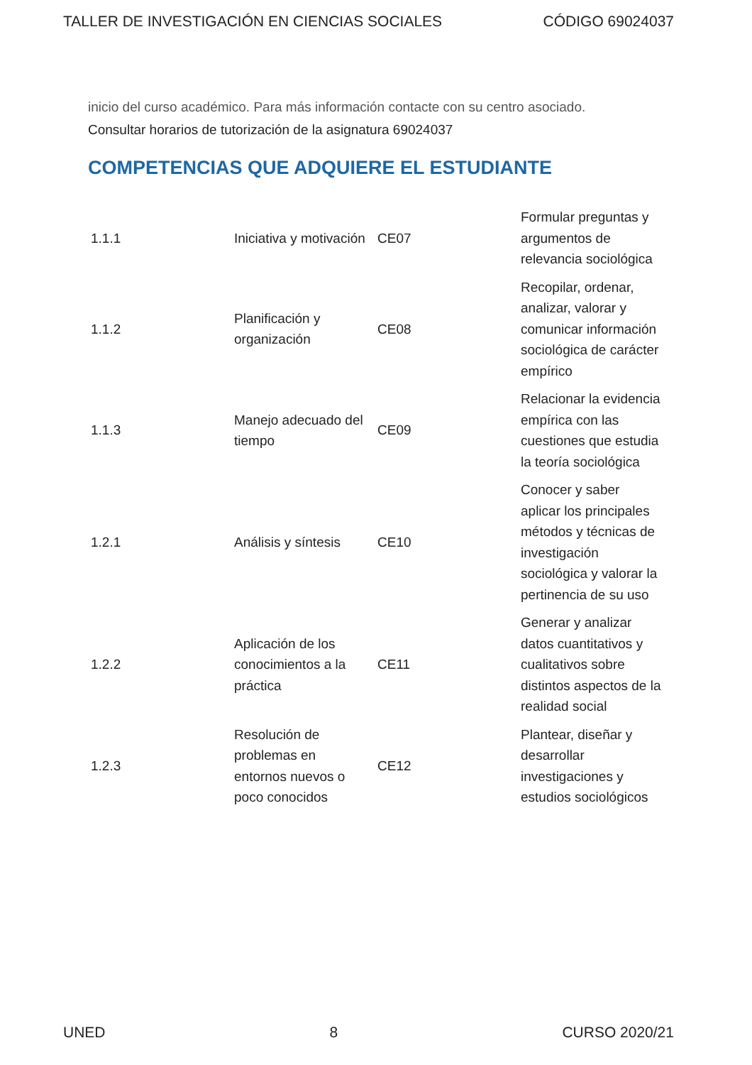TALLER DE INVESTIGACIÓN EN CIENCIAS SOCIALES CÓDIGO 69024037
inicio del curso académico. Para más información contacte con su centro asociado.
Consultar horarios de tutorización de la asignatura 69024037
COMPETENCIAS QUE ADQUIERE EL ESTUDIANTE
| 1.1.1 | Iniciativa y motivación | CE07 | Formular preguntas y argumentos de relevancia sociológica |
| 1.1.2 | Planificación y organización | CE08 | Recopilar, ordenar, analizar, valorar y comunicar información sociológica de carácter empírico |
| 1.1.3 | Manejo adecuado del tiempo | CE09 | Relacionar la evidencia empírica con las cuestiones que estudia la teoría sociológica |
| 1.2.1 | Análisis y síntesis | CE10 | Conocer y saber aplicar los principales métodos y técnicas de investigación sociológica y valorar la pertinencia de su uso |
| 1.2.2 | Aplicación de los conocimientos a la práctica | CE11 | Generar y analizar datos cuantitativos y cualitativos sobre distintos aspectos de la realidad social |
| 1.2.3 | Resolución de problemas en entornos nuevos o poco conocidos | CE12 | Plantear, diseñar y desarrollar investigaciones y estudios sociológicos |
UNED 8 CURSO 2020/21